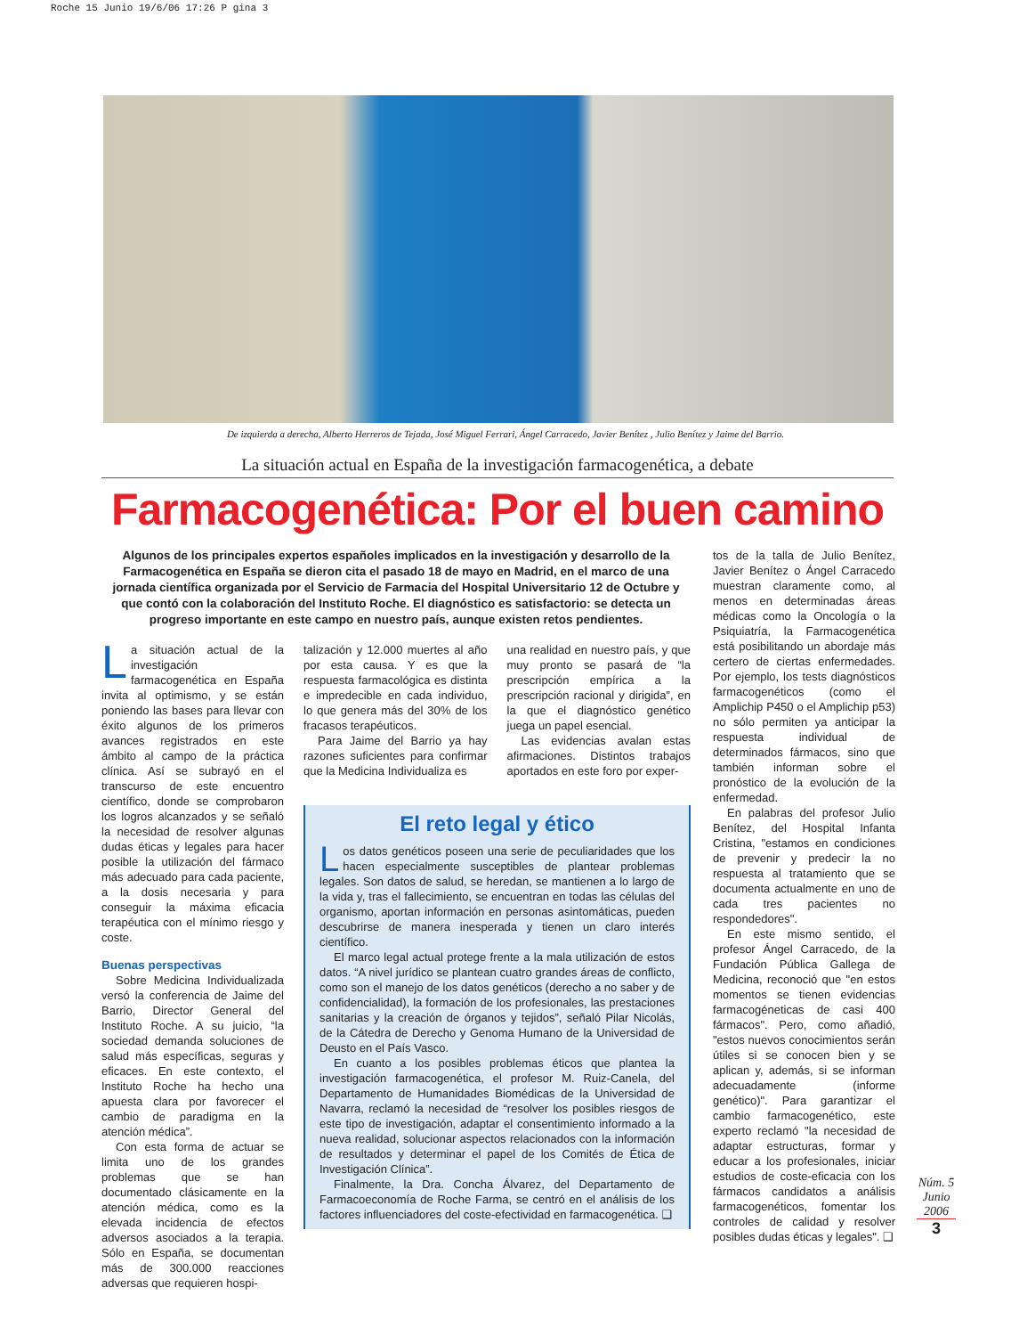Roche 15 Junio 19/6/06 17:26 P gina 3
De izquierda a derecha, Alberto Herreros de Tejada, José Miguel Ferrari, Ángel Carracedo, Javier Benítez , Julio Benítez y Jaime del Barrio.
La situación actual en España de la investigación farmacogenética, a debate
Farmacogenética: Por el buen camino
Algunos de los principales expertos españoles implicados en la investigación y desarrollo de la Farmacogenética en España se dieron cita el pasado 18 de mayo en Madrid, en el marco de una jornada científica organizada por el Servicio de Farmacia del Hospital Universitario 12 de Octubre y que contó con la colaboración del Instituto Roche. El diagnóstico es satisfactorio: se detecta un progreso importante en este campo en nuestro país, aunque existen retos pendientes.
La situación actual de la investigación farmacogenética en España invita al optimismo, y se están poniendo las bases para llevar con éxito algunos de los primeros avances registrados en este ámbito al campo de la práctica clínica. Así se subrayó en el transcurso de este encuentro científico, donde se comprobaron los logros alcanzados y se señaló la necesidad de resolver algunas dudas éticas y legales para hacer posible la utilización del fármaco más adecuado para cada paciente, a la dosis necesaria y para conseguir la máxima eficacia terapéutica con el mínimo riesgo y coste.
Buenas perspectivas
Sobre Medicina Individualizada versó la conferencia de Jaime del Barrio, Director General del Instituto Roche. A su juicio, “la sociedad demanda soluciones de salud más específicas, seguras y eficaces. En este contexto, el Instituto Roche ha hecho una apuesta clara por favorecer el cambio de paradigma en la atención médica”.
Con esta forma de actuar se limita uno de los grandes problemas que se han documentado clásicamente en la atención médica, como es la elevada incidencia de efectos adversos asociados a la terapia. Sólo en España, se documentan más de 300.000 reacciones adversas que requieren hospi-
talización y 12.000 muertes al año por esta causa. Y es que la respuesta farmacológica es distinta e impredecible en cada individuo, lo que genera más del 30% de los fracasos terapéuticos.
Para Jaime del Barrio ya hay razones suficientes para confirmar que la Medicina Individualiza es
una realidad en nuestro país, y que muy pronto se pasará de “la prescripción empírica a la prescripción racional y dirigida”, en la que el diagnóstico genético juega un papel esencial.
Las evidencias avalan estas afirmaciones. Distintos trabajos aportados en este foro por exper-
El reto legal y ético
Los datos genéticos poseen una serie de peculiaridades que los hacen especialmente susceptibles de plantear problemas legales. Son datos de salud, se heredan, se mantienen a lo largo de la vida y, tras el fallecimiento, se encuentran en todas las células del organismo, aportan información en personas asintomáticas, pueden descubrirse de manera inesperada y tienen un claro interés científico.
El marco legal actual protege frente a la mala utilización de estos datos. “A nivel jurídico se plantean cuatro grandes áreas de conflicto, como son el manejo de los datos genéticos (derecho a no saber y de confidencialidad), la formación de los profesionales, las prestaciones sanitarias y la creación de órganos y tejidos”, señaló Pilar Nicolás, de la Cátedra de Derecho y Genoma Humano de la Universidad de Deusto en el País Vasco.
En cuanto a los posibles problemas éticos que plantea la investigación farmacogenética, el profesor M. Ruiz-Canela, del Departamento de Humanidades Biomédicas de la Universidad de Navarra, reclamó la necesidad de “resolver los posibles riesgos de este tipo de investigación, adaptar el consentimiento informado a la nueva realidad, solucionar aspectos relacionados con la información de resultados y determinar el papel de los Comités de Ética de Investigación Clínica”.
Finalmente, la Dra. Concha Álvarez, del Departamento de Farmacoeconomía de Roche Farma, se centró en el análisis de los factores influenciadores del coste-efectividad en farmacogenética. ❑
tos de la talla de Julio Benítez, Javier Benítez o Ángel Carracedo muestran claramente como, al menos en determinadas áreas médicas como la Oncología o la Psiquiatría, la Farmacogenética está posibilitando un abordaje más certero de ciertas enfermedades. Por ejemplo, los tests diagnósticos farmacogenéticos (como el Amplichip P450 o el Amplichip p53) no sólo permiten ya anticipar la respuesta individual de determinados fármacos, sino que también informan sobre el pronóstico de la evolución de la enfermedad.
En palabras del profesor Julio Benítez, del Hospital Infanta Cristina, "estamos en condiciones de prevenir y predecir la no respuesta al tratamiento que se documenta actualmente en uno de cada tres pacientes no respondedores".
En este mismo sentido, el profesor Ángel Carracedo, de la Fundación Pública Gallega de Medicina, reconoció que "en estos momentos se tienen evidencias farmacogéneticas de casi 400 fármacos". Pero, como añadió, "estos nuevos conocimientos serán útiles si se conocen bien y se aplican y, además, si se informan adecuadamente (informe genético)". Para garantizar el cambio farmacogenético, este experto reclamó "la necesidad de adaptar estructuras, formar y educar a los profesionales, iniciar estudios de coste-eficacia con los fármacos candidatos a análisis farmacogenéticos, fomentar los controles de calidad y resolver posibles dudas éticas y legales". ❑
Núm. 5
Junio 2006
3